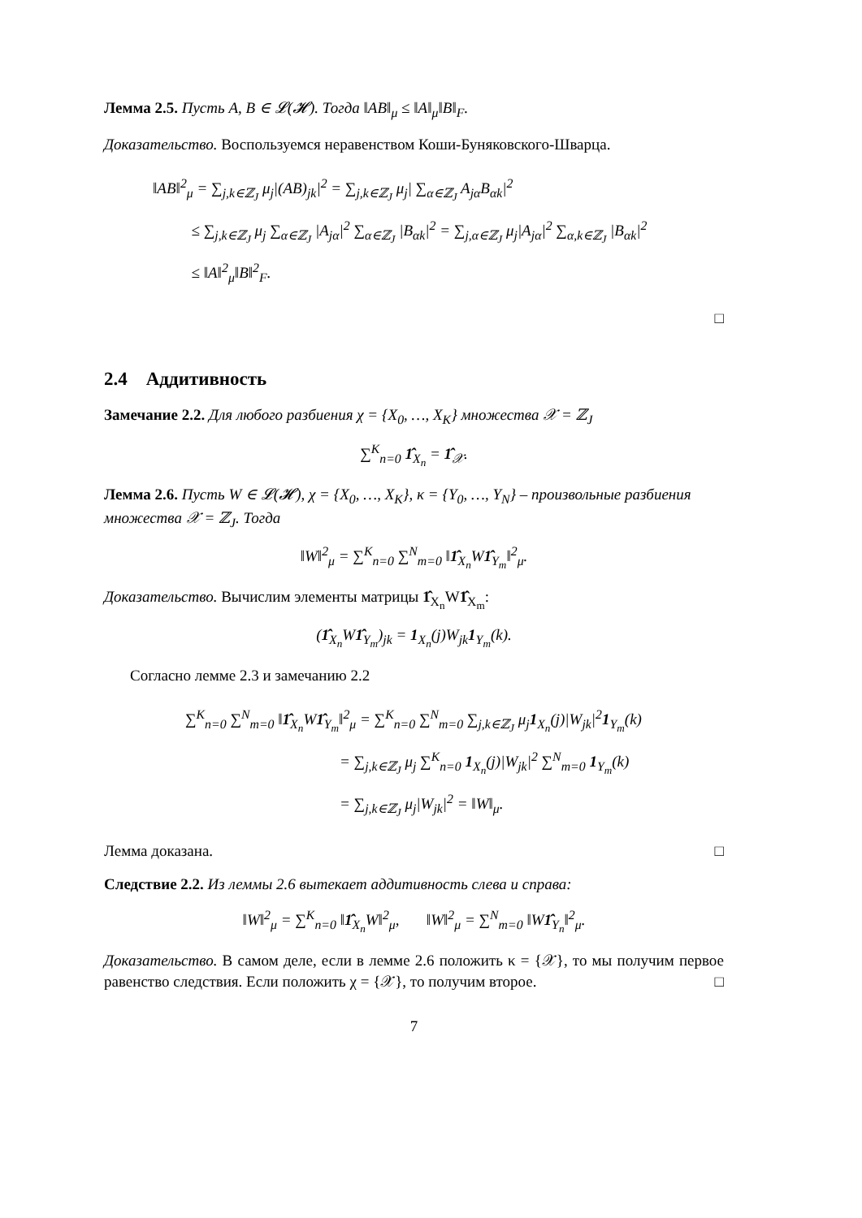Лемма 2.5. Пусть A, B ∈ 𝓛(𝓗). Тогда ‖AB‖<sub>μ</sub> ≤ ‖A‖<sub>μ</sub>‖B‖<sub>F</sub>.
Доказательство. Воспользуемся неравенством Коши-Буняковского-Шварца.
‖AB‖<sup>2</sup><sub>μ</sub> = ∑<sub>j,k∈ℤ<sub>J</sub></sub> μ<sub>j</sub>|(AB)<sub>jk</sub>|<sup>2</sup> = ∑<sub>j,k∈ℤ<sub>J</sub></sub> μ<sub>j</sub>| ∑<sub>α∈ℤ<sub>J</sub></sub> A<sub>jα</sub>B<sub>αk</sub>|<sup>2</sup>
≤ ∑<sub>j,k∈ℤ<sub>J</sub></sub> μ<sub>j</sub> ∑<sub>α∈ℤ<sub>J</sub></sub> |A<sub>jα</sub>|<sup>2</sup> ∑<sub>α∈ℤ<sub>J</sub></sub> |B<sub>αk</sub>|<sup>2</sup> = ∑<sub>j,α∈ℤ<sub>J</sub></sub> μ<sub>j</sub>|A<sub>jα</sub>|<sup>2</sup> ∑<sub>α,k∈ℤ<sub>J</sub></sub> |B<sub>αk</sub>|<sup>2</sup>
≤ ‖A‖<sup>2</sup><sub>μ</sub>‖B‖<sup>2</sup><sub>F</sub>.
□
2.4 Аддитивность
Замечание 2.2. Для любого разбиения χ = {X<sub>0</sub>, …, X<sub>K</sub>} множества 𝒳 = ℤ<sub>J</sub>
∑<sup>K</sup><sub>n=0</sub> 1̂<sub>X<sub>n</sub></sub> = 1̂<sub>𝒳</sub>.
Лемма 2.6. Пусть W ∈ 𝓛(𝓗), χ = {X<sub>0</sub>, …, X<sub>K</sub>}, κ = {Y<sub>0</sub>, …, Y<sub>N</sub>} – произвольные разбиения множества 𝒳 = ℤ<sub>J</sub>. Тогда
‖W‖<sup>2</sup><sub>μ</sub> = ∑<sup>K</sup><sub>n=0</sub> ∑<sup>N</sup><sub>m=0</sub> ‖1̂<sub>X<sub>n</sub></sub>W1̂<sub>Y<sub>m</sub></sub>‖<sup>2</sup><sub>μ</sub>.
Доказательство. Вычислим элементы матрицы 1̂<sub>X<sub>n</sub></sub>W1̂<sub>X<sub>m</sub></sub>:
(1̂<sub>X<sub>n</sub></sub>W1̂<sub>Y<sub>m</sub></sub>)<sub>jk</sub> = 1<sub>X<sub>n</sub></sub>(j)W<sub>jk</sub>1<sub>Y<sub>m</sub></sub>(k).
Согласно лемме 2.3 и замечанию 2.2
∑<sup>K</sup><sub>n=0</sub> ∑<sup>N</sup><sub>m=0</sub> ‖1̂<sub>X<sub>n</sub></sub>W1̂<sub>Y<sub>m</sub></sub>‖<sup>2</sup><sub>μ</sub> = ∑<sup>K</sup><sub>n=0</sub> ∑<sup>N</sup><sub>m=0</sub> ∑<sub>j,k∈ℤ<sub>J</sub></sub> μ<sub>j</sub>1<sub>X<sub>n</sub></sub>(j)|W<sub>jk</sub>|<sup>2</sup>1<sub>Y<sub>m</sub></sub>(k)
= ∑<sub>j,k∈ℤ<sub>J</sub></sub> μ<sub>j</sub> ∑<sup>K</sup><sub>n=0</sub> 1<sub>X<sub>n</sub></sub>(j)|W<sub>jk</sub>|<sup>2</sup> ∑<sup>N</sup><sub>m=0</sub> 1<sub>Y<sub>m</sub></sub>(k)
= ∑<sub>j,k∈ℤ<sub>J</sub></sub> μ<sub>j</sub>|W<sub>jk</sub>|<sup>2</sup> = ‖W‖<sub>μ</sub>.
Лемма доказана. □
Следствие 2.2. Из леммы 2.6 вытекает аддитивность слева и справа:
‖W‖<sup>2</sup><sub>μ</sub> = ∑<sup>K</sup><sub>n=0</sub> ‖1̂<sub>X<sub>n</sub></sub>W‖<sup>2</sup><sub>μ</sub>, ‖W‖<sup>2</sup><sub>μ</sub> = ∑<sup>N</sup><sub>m=0</sub> ‖W1̂<sub>Y<sub>n</sub></sub>‖<sup>2</sup><sub>μ</sub>.
Доказательство. В самом деле, если в лемме 2.6 положить κ = {𝒳}, то мы получим первое равенство следствия. Если положить χ = {𝒳}, то получим второе. □
7